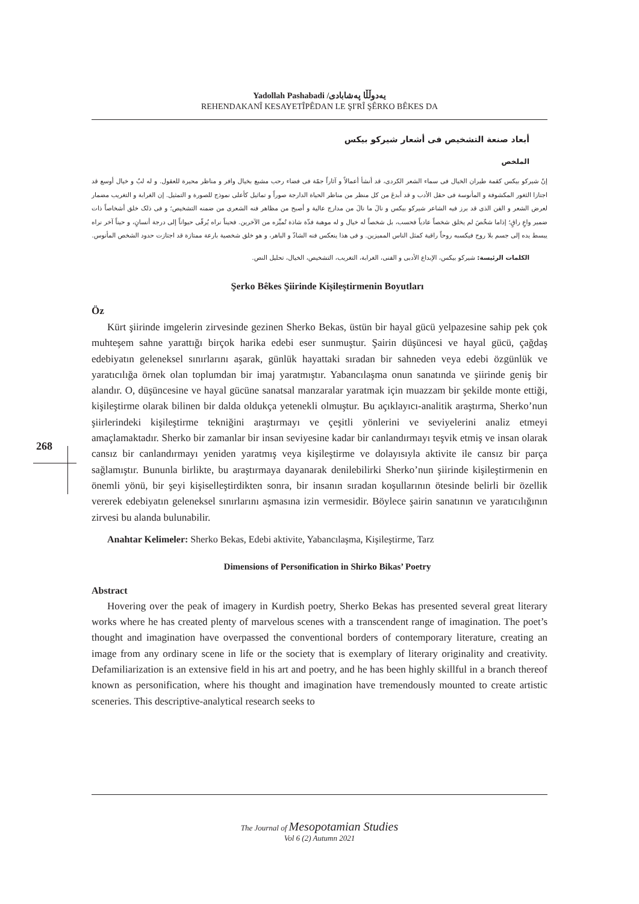Yadollah Pashabadi /یەدوڵڵا پەشابادی
REHENDAKANÎ KESAYETÎPÊDAN LE ŞI'RÎ ŞÊRKO BÊKES DA
أبعاد صنعة التشخيص فی أشعار شیرکو بیکس
الملخص
إنّ شیرکو بیکس کقمة طیران الخیال فی سماء الشعر الکردی، قد أنشأ أعمالاً و آثاراً جمّة فی فضاء رحب مشبع بخیال وافر و مناظر محیرة للعقول. و له لبٌ و خیال أوسع قد اجتازا الثغور المکشوفة و المأنوسة فی حقل الأدب و قد أبدعَ من کل منظر من مناظر الحیاة الدارجة صوراً و تماثیل کأعلی نموذج للصورة و التمثیل. إن الغرابة و التغریب مضمار لعرض الشعر و الفن الذی قد برز فیه الشاعر شیرکو بیکس و نالَ ما نالَ من مدارج عالیة و أصبح من مظاهر فنه الشعری من ضمنه التشخیص؛ و فی ذلک خلق أشخاصاً ذات ضمیر واعٍ راقٍ؛ إذاما شخّصَ لم یخلق شخصاً عادیاً فحسب، بل شخصاً له خیال و له موهبة فذّة شاذة تُمیِّزه من الآخرین. فحیناً نراه یُرقّی حیواناً إلی درجة أنسانٍ، و حیناً آخر نراه یبسط یده إلی جسم بلا روح فیکسبه روحاً راقیة کمثل الناس الممیزین. و فی هذا ینعکس فنه الشاذّ و الباهر، و هو خلق شخصیة بارعة ممتازة قد اجتازت حدود الشخص المأنوس.
الکلمات الرئیسة: شیرکو بیکس، الإبداع الأدبی و الفنی، الغرابة، التغریب، التشخیص، الخیال، تحلیل النص.
Şerko Bêkes Şiirinde Kişileştirmenin Boyutları
Öz
Kürt şiirinde imgelerin zirvesinde gezinen Sherko Bekas, üstün bir hayal gücü yelpazesine sahip pek çok muhteşem sahne yarattığı birçok harika edebi eser sunmuştur. Şairin düşüncesi ve hayal gücü, çağdaş edebiyatın geleneksel sınırlarını aşarak, günlük hayattaki sıradan bir sahneden veya edebi özgünlük ve yaratıcılığa örnek olan toplumdan bir imaj yaratmıştır. Yabancılaşma onun sanatında ve şiirinde geniş bir alandır. O, düşüncesine ve hayal gücüne sanatsal manzaralar yaratmak için muazzam bir şekilde monte ettiği, kişileştirme olarak bilinen bir dalda oldukça yetenekli olmuştur. Bu açıklayıcı-analitik araştırma, Sherko’nun şiirlerindeki kişileştirme tekniğini araştırmayı ve çeşitli yönlerini ve seviyelerini analiz etmeyi amaçlamaktadır. Sherko bir zamanlar bir insan seviyesine kadar bir canlandırmayı teşvik etmiş ve insan olarak cansız bir canlandırmayı yeniden yaratmış veya kişileştirme ve dolayısıyla aktivite ile cansız bir parça sağlamıştır. Bununla birlikte, bu araştırmaya dayanarak denilebilirki Sherko’nun şiirinde kişileştirmenin en önemli yönü, bir şeyi kişiselleştirdikten sonra, bir insanın sıradan koşullarının ötesinde belirli bir özellik vererek edebiyatın geleneksel sınırlarını aşmasına izin vermesidir. Böylece şairin sanatının ve yaratıcılığının zirvesi bu alanda bulunabilir.
Anahtar Kelimeler: Sherko Bekas, Edebi aktivite, Yabancılaşma, Kişileştirme, Tarz
Dimensions of Personification in Shirko Bikas’ Poetry
Abstract
Hovering over the peak of imagery in Kurdish poetry, Sherko Bekas has presented several great literary works where he has created plenty of marvelous scenes with a transcendent range of imagination. The poet’s thought and imagination have overpassed the conventional borders of contemporary literature, creating an image from any ordinary scene in life or the society that is exemplary of literary originality and creativity. Defamiliarization is an extensive field in his art and poetry, and he has been highly skillful in a branch thereof known as personification, where his thought and imagination have tremendously mounted to create artistic sceneries. This descriptive-analytical research seeks to
268
The Journal of Mesopotamian Studies
Vol 6 (2) Autumn 2021